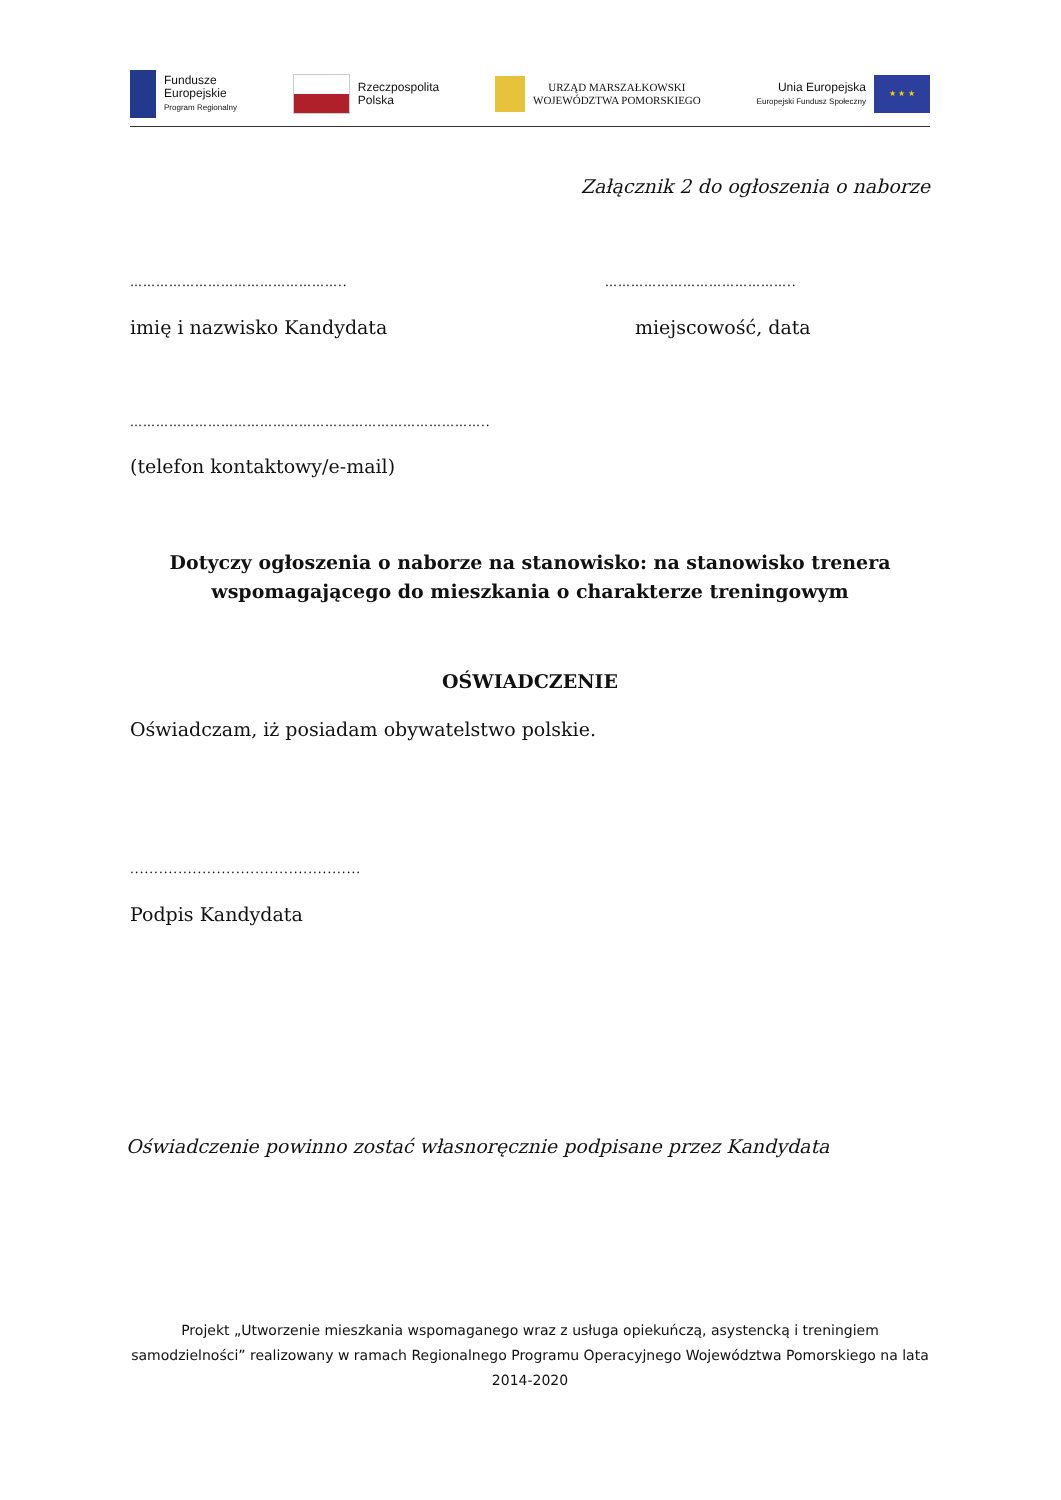Fundusze
Europejskie
Program Regionalny
Rzeczpospolita
Polska
URZĄD MARSZAŁKOWSKI
WOJEWÓDZTWA POMORSKIEGO
Unia Europejska
Europejski Fundusz Społeczny
★ ★ ★
Załącznik 2 do ogłoszenia o naborze
………………………………………….. ……………………………………..
imię i nazwisko Kandydata miejscowość, data
………………………………………………………………………..
(telefon kontaktowy/e-mail)
Dotyczy ogłoszenia o naborze na stanowisko: na stanowisko trenera wspomagającego do mieszkania o charakterze treningowym
OŚWIADCZENIE
Oświadczam, iż posiadam obywatelstwo polskie.
................................................
Podpis Kandydata
Oświadczenie powinno zostać własnoręcznie podpisane przez Kandydata
Projekt „Utworzenie mieszkania wspomaganego wraz z usługa opiekuńczą, asystencką i treningiem samodzielności” realizowany w ramach Regionalnego Programu Operacyjnego Województwa Pomorskiego na lata 2014-2020